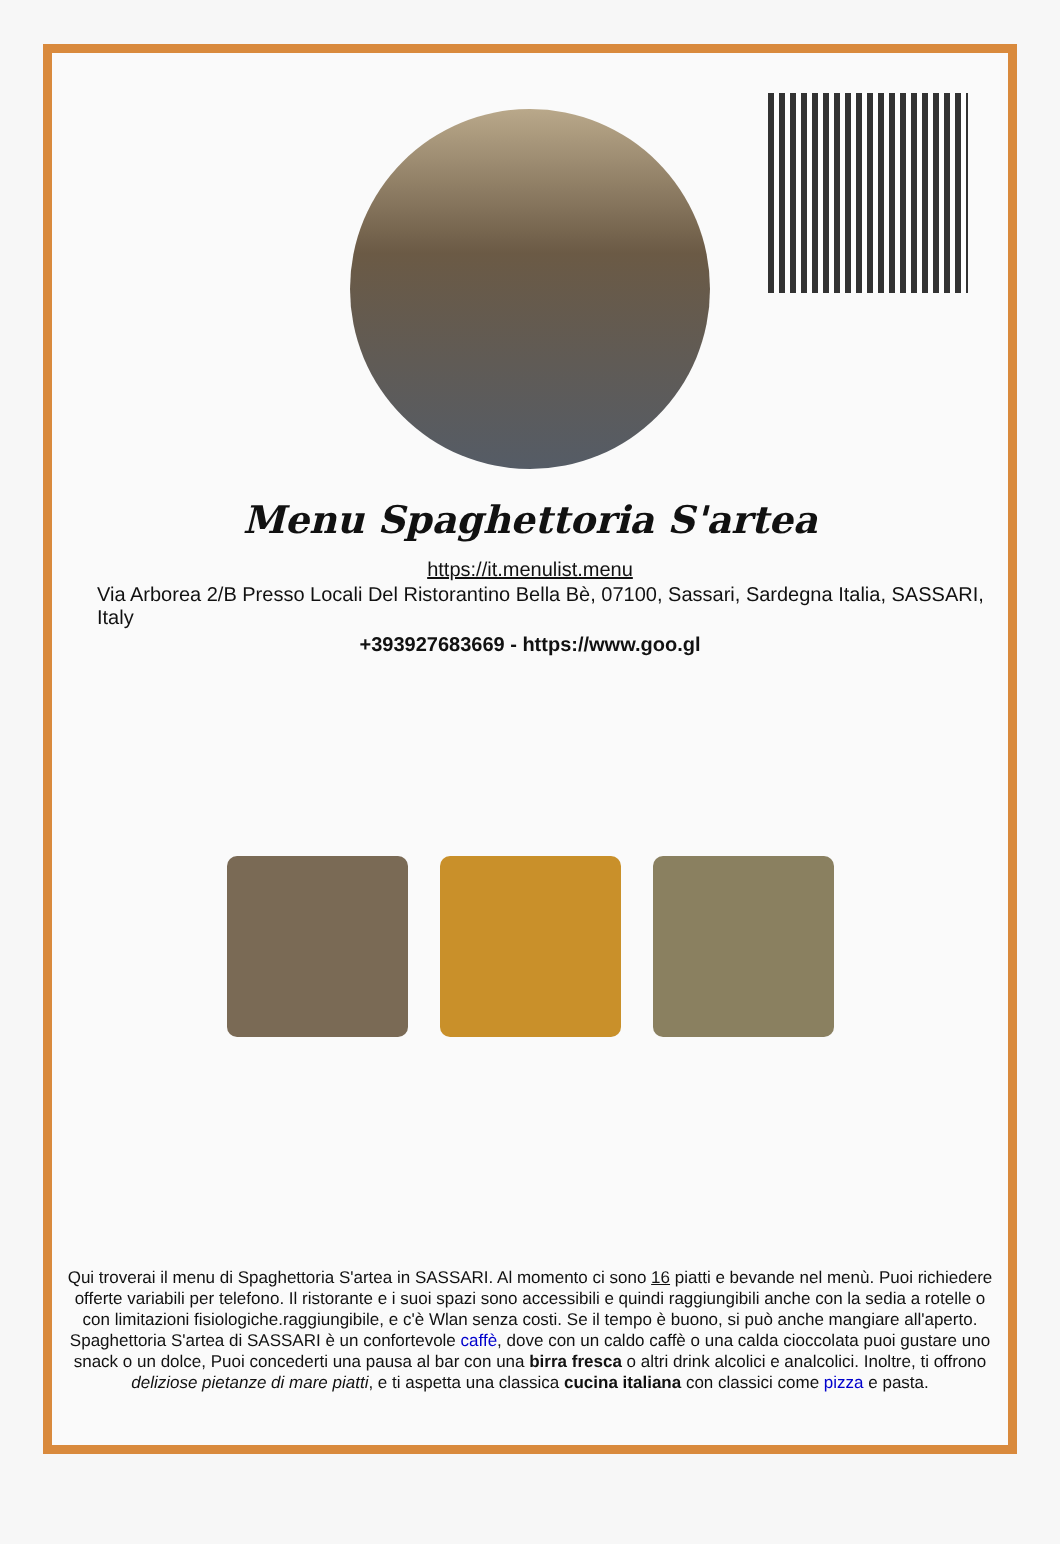Menu Spaghettoria S'artea
https://it.menulist.menu
Via Arborea 2/B Presso Locali Del Ristorantino Bella Bè, 07100, Sassari, Sardegna Italia, SASSARI, Italy
+393927683669 - https://www.goo.gl
Qui troverai il menu di Spaghettoria S'artea in SASSARI. Al momento ci sono 16 piatti e bevande nel menù. Puoi richiedere offerte variabili per telefono. Il ristorante e i suoi spazi sono accessibili e quindi raggiungibili anche con la sedia a rotelle o con limitazioni fisiologiche.raggiungibile, e c'è Wlan senza costi. Se il tempo è buono, si può anche mangiare all'aperto. Spaghettoria S'artea di SASSARI è un confortevole caffè, dove con un caldo caffè o una calda cioccolata puoi gustare uno snack o un dolce, Puoi concederti una pausa al bar con una birra fresca o altri drink alcolici e analcolici. Inoltre, ti offrono deliziose pietanze di mare piatti, e ti aspetta una classica cucina italiana con classici come pizza e pasta.